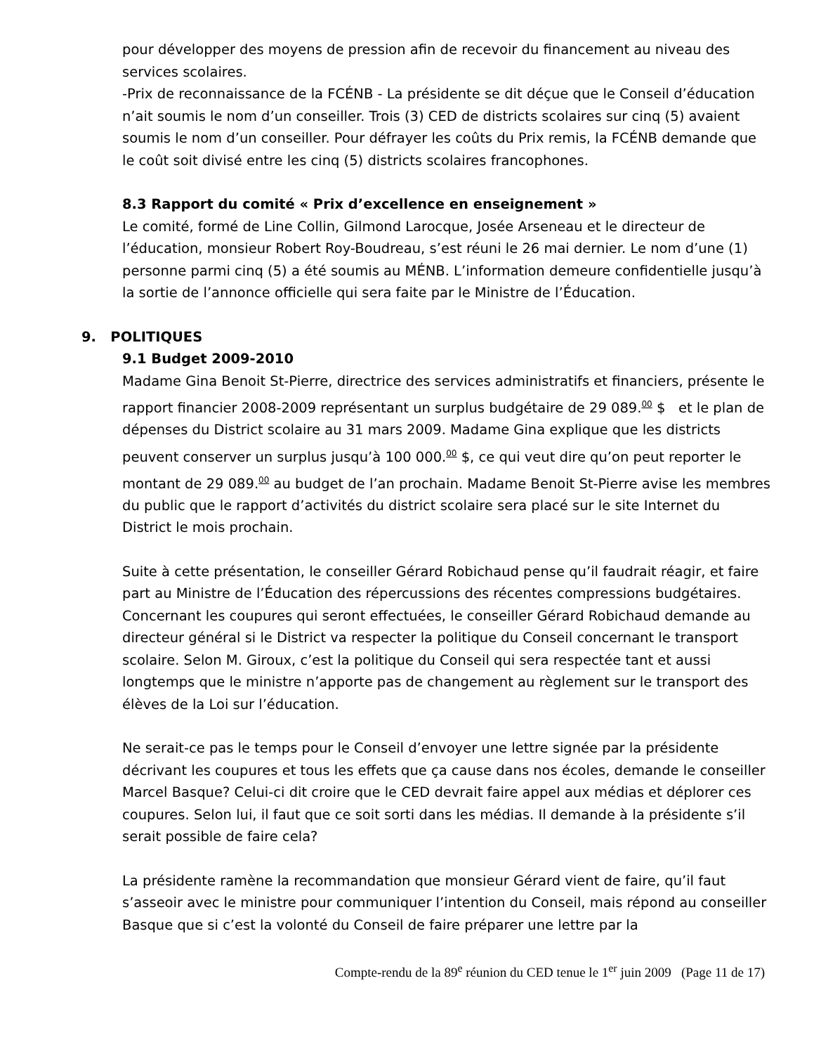pour développer des moyens de pression afin de recevoir du financement au niveau des services scolaires.
-Prix de reconnaissance de la FCÉNB - La présidente se dit déçue que le Conseil d’éducation n’ait soumis le nom d’un conseiller. Trois (3) CED de districts scolaires sur cinq (5) avaient soumis le nom d’un conseiller. Pour défrayer les coûts du Prix remis, la FCÉNB demande que le coût soit divisé entre les cinq (5) districts scolaires francophones.
8.3 Rapport du comité « Prix d’excellence en enseignement »
Le comité, formé de Line Collin, Gilmond Larocque, Josée Arseneau et le directeur de l’éducation, monsieur Robert Roy-Boudreau, s’est réuni le 26 mai dernier. Le nom d’une (1) personne parmi cinq (5) a été soumis au MÉNB. L’information demeure confidentielle jusqu’à la sortie de l’annonce officielle qui sera faite par le Ministre de l’Éducation.
9. POLITIQUES
9.1 Budget 2009-2010
Madame Gina Benoit St-Pierre, directrice des services administratifs et financiers, présente le rapport financier 2008-2009 représentant un surplus budgétaire de 29 089.<sup>00</sup> $ et le plan de dépenses du District scolaire au 31 mars 2009. Madame Gina explique que les districts peuvent conserver un surplus jusqu’à 100 000.<sup>00</sup> $, ce qui veut dire qu’on peut reporter le montant de 29 089.<sup>00</sup> au budget de l’an prochain. Madame Benoit St-Pierre avise les membres du public que le rapport d’activités du district scolaire sera placé sur le site Internet du District le mois prochain.
Suite à cette présentation, le conseiller Gérard Robichaud pense qu’il faudrait réagir, et faire part au Ministre de l’Éducation des répercussions des récentes compressions budgétaires. Concernant les coupures qui seront effectuées, le conseiller Gérard Robichaud demande au directeur général si le District va respecter la politique du Conseil concernant le transport scolaire. Selon M. Giroux, c’est la politique du Conseil qui sera respectée tant et aussi longtemps que le ministre n’apporte pas de changement au règlement sur le transport des élèves de la Loi sur l’éducation.
Ne serait-ce pas le temps pour le Conseil d’envoyer une lettre signée par la présidente décrivant les coupures et tous les effets que ça cause dans nos écoles, demande le conseiller Marcel Basque? Celui-ci dit croire que le CED devrait faire appel aux médias et déplorer ces coupures. Selon lui, il faut que ce soit sorti dans les médias. Il demande à la présidente s’il serait possible de faire cela?
La présidente ramène la recommandation que monsieur Gérard vient de faire, qu’il faut s’asseoir avec le ministre pour communiquer l’intention du Conseil, mais répond au conseiller Basque que si c’est la volonté du Conseil de faire préparer une lettre par la
Compte-rendu de la 89<sup>e</sup> réunion du CED tenue le 1<sup>er</sup> juin 2009 (Page 11 de 17)